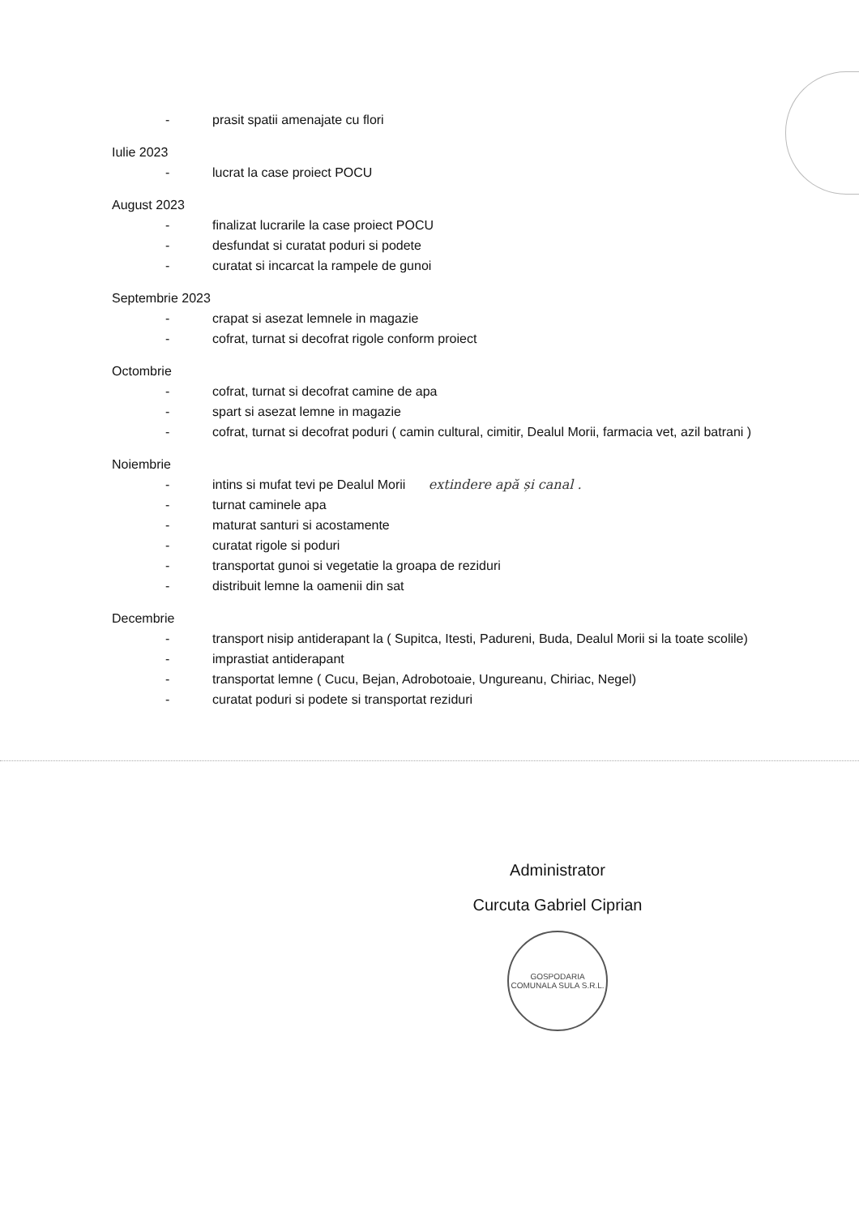- prasit spatii amenajate cu flori
Iulie 2023
- lucrat la case proiect POCU
August 2023
- finalizat lucrarile la case proiect POCU
- desfundat si curatat poduri si podete
- curatat si incarcat la rampele de gunoi
Septembrie 2023
- crapat si asezat lemnele in magazie
- cofrat, turnat si decofrat rigole conform proiect
Octombrie
- cofrat, turnat si decofrat camine de apa
- spart si asezat lemne in magazie
- cofrat, turnat si decofrat poduri ( camin cultural, cimitir, Dealul Morii, farmacia vet, azil batrani )
Noiembrie
- intins si mufat tevi pe Dealul Morii extindere apă și canal .
- turnat caminele apa
- maturat santuri si acostamente
- curatat rigole si poduri
- transportat gunoi si vegetatie la groapa de reziduri
- distribuit lemne la oamenii din sat
Decembrie
- transport nisip antiderapant la ( Supitca, Itesti, Padureni, Buda, Dealul Morii si la toate scolile)
- imprastiat antiderapant
- transportat lemne ( Cucu, Bejan, Adrobotoaie, Ungureanu, Chiriac, Negel)
- curatat poduri si podete si transportat reziduri
Administrator
Curcuta Gabriel Ciprian
GOSPODARIA COMUNALA SULA S.R.L.